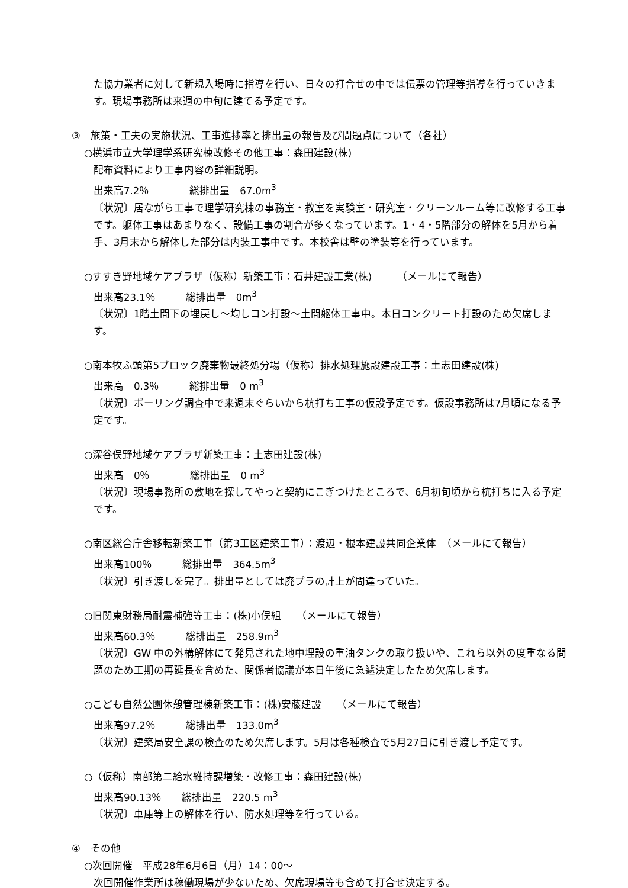た協力業者に対して新規入場時に指導を行い、日々の打合せの中では伝票の管理等指導を行っていきます。現場事務所は来週の中旬に建てる予定です。
③　施策・工夫の実施状況、工事進捗率と排出量の報告及び問題点について（各社）
○横浜市立大学理学系研究棟改修その他工事：森田建設(株)
配布資料により工事内容の詳細説明。
出来高7.2％　　　　総排出量　67.0m<sup>3</sup>
〔状況〕居ながら工事で理学研究棟の事務室・教室を実験室・研究室・クリーンルーム等に改修する工事です。躯体工事はあまりなく、設備工事の割合が多くなっています。1・4・5階部分の解体を5月から着手、3月末から解体した部分は内装工事中です。本校舎は壁の塗装等を行っています。
○すすき野地域ケアプラザ（仮称）新築工事：石井建設工業(株)　　　（メールにて報告）
出来高23.1％　　　総排出量　0m<sup>3</sup>
〔状況〕1階土間下の埋戻し～均しコン打設～土間躯体工事中。本日コンクリート打設のため欠席します。
○南本牧ふ頭第5ブロック廃棄物最終処分場（仮称）排水処理施設建設工事：土志田建設(株)
出来高　0.3％　　　総排出量　0 m<sup>3</sup>
〔状況〕ボーリング調査中で来週末ぐらいから杭打ち工事の仮設予定です。仮設事務所は7月頃になる予定です。
○深谷俣野地域ケアプラザ新築工事：土志田建設(株)
出来高　0％　　　　総排出量　0 m<sup>3</sup>
〔状況〕現場事務所の敷地を探してやっと契約にこぎつけたところで、6月初旬頃から杭打ちに入る予定です。
○南区総合庁舎移転新築工事（第3工区建築工事）：渡辺・根本建設共同企業体　（メールにて報告）
出来高100％　　　総排出量　364.5m<sup>3</sup>
〔状況〕引き渡しを完了。排出量としては廃プラの計上が間違っていた。
○旧関東財務局耐震補強等工事：(株)小俣組　　（メールにて報告）
出来高60.3％　　　総排出量　258.9m<sup>3</sup>
〔状況〕GW 中の外構解体にて発見された地中埋設の重油タンクの取り扱いや、これら以外の度重なる問題のため工期の再延長を含めた、関係者協議が本日午後に急遽決定したため欠席します。
○こども自然公園休憩管理棟新築工事：(株)安藤建設　　（メールにて報告）
出来高97.2％　　　総排出量　133.0m<sup>3</sup>
〔状況〕建築局安全課の検査のため欠席します。5月は各種検査で5月27日に引き渡し予定です。
○（仮称）南部第二給水維持課増築・改修工事：森田建設(株)
出来高90.13％　　総排出量　220.5 m<sup>3</sup>
〔状況〕車庫等上の解体を行い、防水処理等を行っている。
④　その他
○次回開催　平成28年6月6日（月）14：00～
次回開催作業所は稼働現場が少ないため、欠席現場等も含めて打合せ決定する。